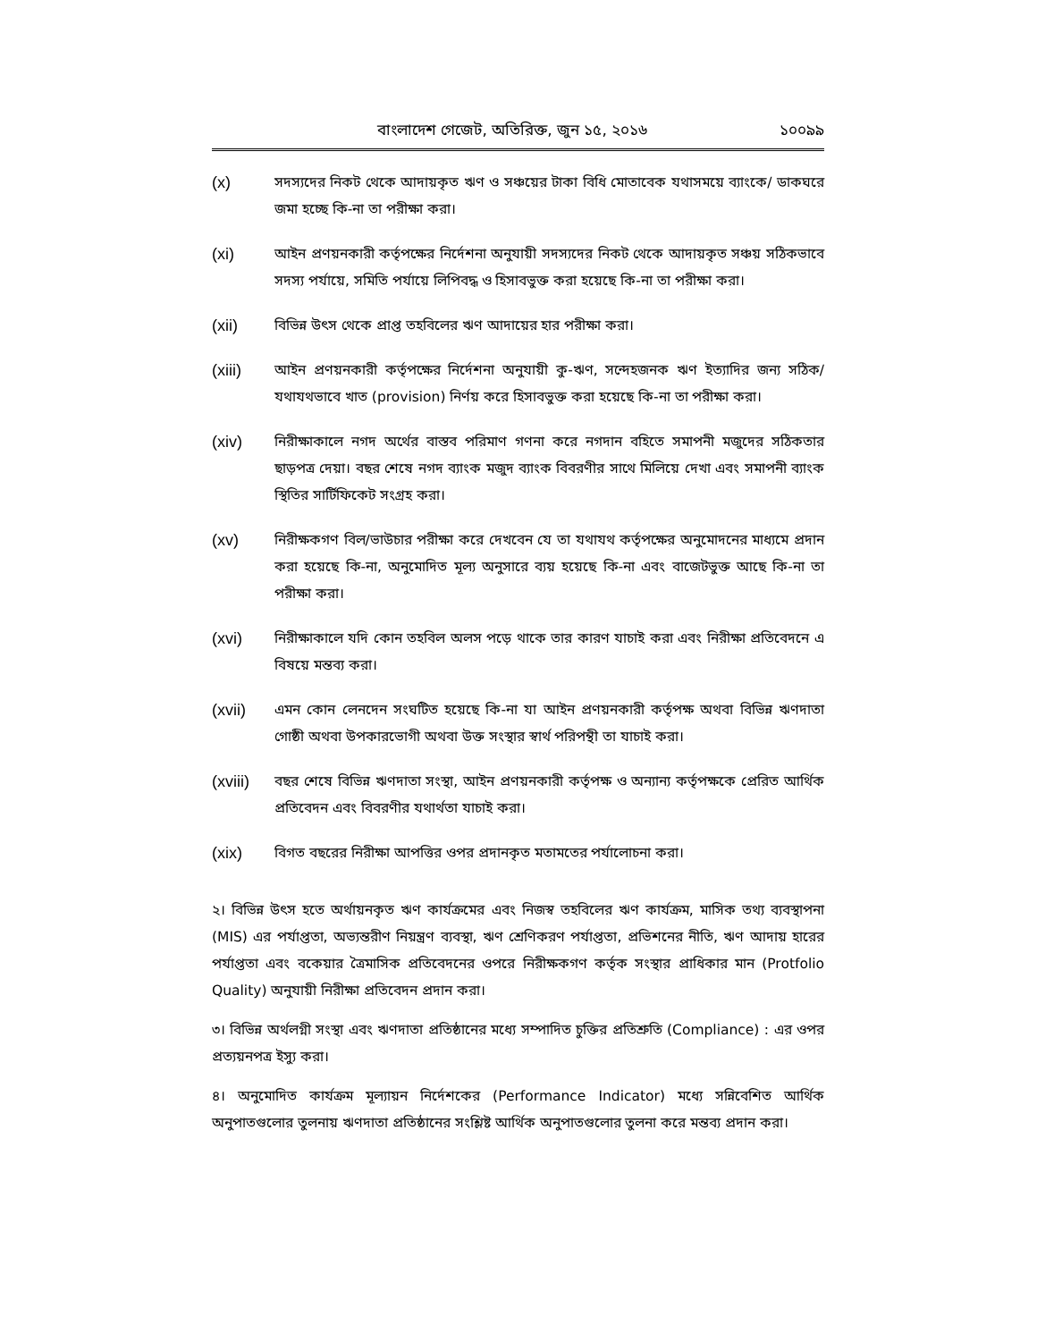বাংলাদেশ গেজেট, অতিরিক্ত, জুন ১৫, ২০১৬ ১০০৯৯
(x) সদস্যদের নিকট থেকে আদায়কৃত ঋণ ও সঞ্চয়ের টাকা বিধি মোতাবেক যথাসময়ে ব্যাংকে/ ডাকঘরে জমা হচ্ছে কি-না তা পরীক্ষা করা।
(xi) আইন প্রণয়নকারী কর্তৃপক্ষের নির্দেশনা অনুযায়ী সদস্যদের নিকট থেকে আদায়কৃত সঞ্চয় সঠিকভাবে সদস্য পর্যায়ে, সমিতি পর্যায়ে লিপিবদ্ধ ও হিসাবভুক্ত করা হয়েছে কি-না তা পরীক্ষা করা।
(xii) বিভিন্ন উৎস থেকে প্রাপ্ত তহবিলের ঋণ আদায়ের হার পরীক্ষা করা।
(xiii) আইন প্রণয়নকারী কর্তৃপক্ষের নির্দেশনা অনুযায়ী কু-ঋণ, সন্দেহজনক ঋণ ইত্যাদির জন্য সঠিক/যথাযথভাবে খাত (provision) নির্ণয় করে হিসাবভুক্ত করা হয়েছে কি-না তা পরীক্ষা করা।
(xiv) নিরীক্ষাকালে নগদ অর্থের বাস্তব পরিমাণ গণনা করে নগদান বহিতে সমাপনী মজুদের সঠিকতার ছাড়পত্র দেয়া। বছর শেষে নগদ ব্যাংক মজুদ ব্যাংক বিবরণীর সাথে মিলিয়ে দেখা এবং সমাপনী ব্যাংক স্থিতির সার্টিফিকেট সংগ্রহ করা।
(xv) নিরীক্ষকগণ বিল/ভাউচার পরীক্ষা করে দেখবেন যে তা যথাযথ কর্তৃপক্ষের অনুমোদনের মাধ্যমে প্রদান করা হয়েছে কি-না, অনুমোদিত মূল্য অনুসারে ব্যয় হয়েছে কি-না এবং বাজেটভুক্ত আছে কি-না তা পরীক্ষা করা।
(xvi) নিরীক্ষাকালে যদি কোন তহবিল অলস পড়ে থাকে তার কারণ যাচাই করা এবং নিরীক্ষা প্রতিবেদনে এ বিষয়ে মন্তব্য করা।
(xvii) এমন কোন লেনদেন সংঘটিত হয়েছে কি-না যা আইন প্রণয়নকারী কর্তৃপক্ষ অথবা বিভিন্ন ঋণদাতা গোষ্ঠী অথবা উপকারভোগী অথবা উক্ত সংস্থার স্বার্থ পরিপন্থী তা যাচাই করা।
(xviii) বছর শেষে বিভিন্ন ঋণদাতা সংস্থা, আইন প্রণয়নকারী কর্তৃপক্ষ ও অন্যান্য কর্তৃপক্ষকে প্রেরিত আর্থিক প্রতিবেদন এবং বিবরণীর যথার্থতা যাচাই করা।
(xix) বিগত বছরের নিরীক্ষা আপত্তির ওপর প্রদানকৃত মতামতের পর্যালোচনা করা।
২। বিভিন্ন উৎস হতে অর্থায়নকৃত ঋণ কার্যক্রমের এবং নিজস্ব তহবিলের ঋণ কার্যক্রম, মাসিক তথ্য ব্যবস্থাপনা (MIS) এর পর্যাপ্ততা, অভ্যন্তরীণ নিয়ন্ত্রণ ব্যবস্থা, ঋণ শ্রেণিকরণ পর্যাপ্ততা, প্রভিশনের নীতি, ঋণ আদায় হারের পর্যাপ্ততা এবং বকেয়ার ত্রৈমাসিক প্রতিবেদনের ওপরে নিরীক্ষকগণ কর্তৃক সংস্থার প্রাধিকার মান (Protfolio Quality) অনুযায়ী নিরীক্ষা প্রতিবেদন প্রদান করা।
৩। বিভিন্ন অর্থলগ্নী সংস্থা এবং ঋণদাতা প্রতিষ্ঠানের মধ্যে সম্পাদিত চুক্তির প্রতিশ্রুতি (Compliance) : এর ওপর প্রত্যয়নপত্র ইস্যু করা।
৪। অনুমোদিত কার্যক্রম মূল্যায়ন নির্দেশকের (Performance Indicator) মধ্যে সন্নিবেশিত আর্থিক অনুপাতগুলোর তুলনায় ঋণদাতা প্রতিষ্ঠানের সংশ্লিষ্ট আর্থিক অনুপাতগুলোর তুলনা করে মন্তব্য প্রদান করা।